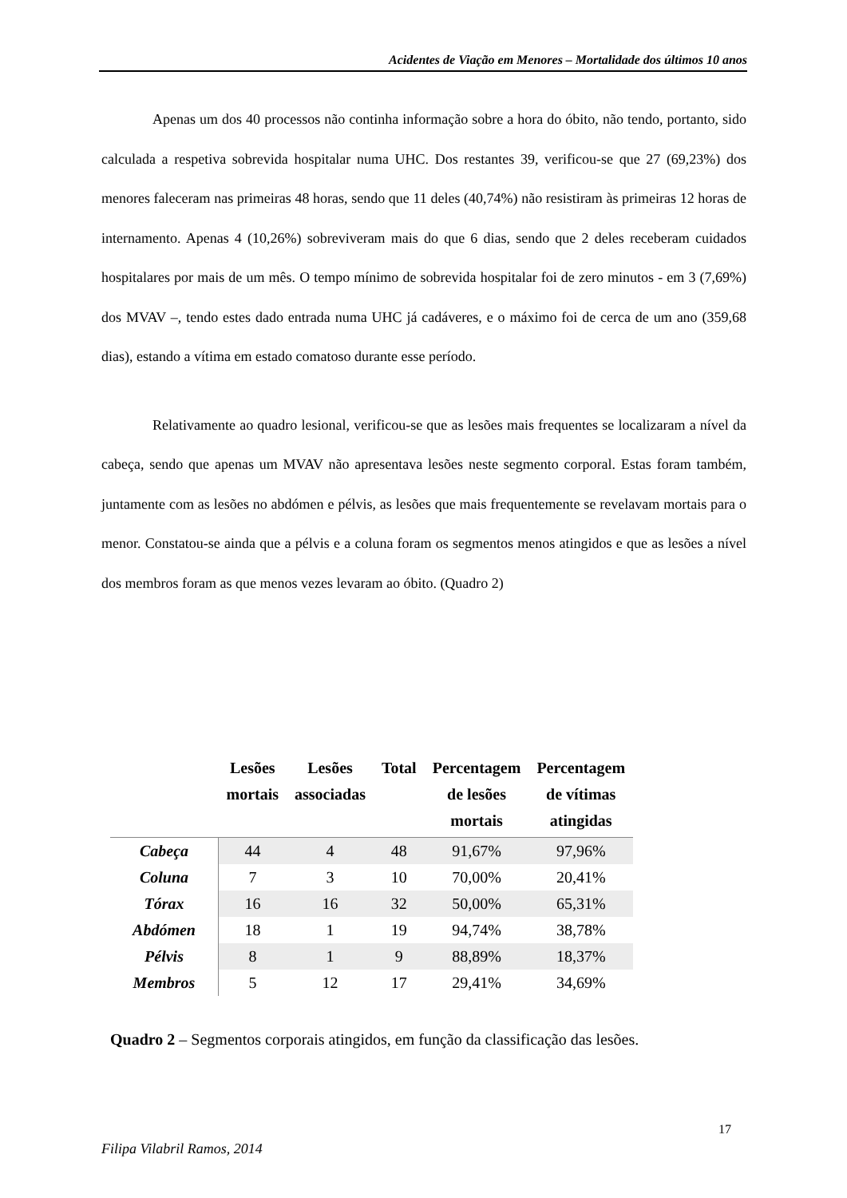Acidentes de Viação em Menores – Mortalidade dos últimos 10 anos
Apenas um dos 40 processos não continha informação sobre a hora do óbito, não tendo, portanto, sido calculada a respetiva sobrevida hospitalar numa UHC. Dos restantes 39, verificou-se que 27 (69,23%) dos menores faleceram nas primeiras 48 horas, sendo que 11 deles (40,74%) não resistiram às primeiras 12 horas de internamento. Apenas 4 (10,26%) sobreviveram mais do que 6 dias, sendo que 2 deles receberam cuidados hospitalares por mais de um mês. O tempo mínimo de sobrevida hospitalar foi de zero minutos - em 3 (7,69%) dos MVAV –, tendo estes dado entrada numa UHC já cadáveres, e o máximo foi de cerca de um ano (359,68 dias), estando a vítima em estado comatoso durante esse período.
Relativamente ao quadro lesional, verificou-se que as lesões mais frequentes se localizaram a nível da cabeça, sendo que apenas um MVAV não apresentava lesões neste segmento corporal. Estas foram também, juntamente com as lesões no abdómen e pélvis, as lesões que mais frequentemente se revelavam mortais para o menor. Constatou-se ainda que a pélvis e a coluna foram os segmentos menos atingidos e que as lesões a nível dos membros foram as que menos vezes levaram ao óbito. (Quadro 2)
| | Lesões mortais | Lesões associadas | Total | Percentagem de lesões mortais | Percentagem de vítimas atingidas |
| --- | --- | --- | --- | --- | --- |
| Cabeça | 44 | 4 | 48 | 91,67% | 97,96% |
| Coluna | 7 | 3 | 10 | 70,00% | 20,41% |
| Tórax | 16 | 16 | 32 | 50,00% | 65,31% |
| Abdómen | 18 | 1 | 19 | 94,74% | 38,78% |
| Pélvis | 8 | 1 | 9 | 88,89% | 18,37% |
| Membros | 5 | 12 | 17 | 29,41% | 34,69% |
Quadro 2 – Segmentos corporais atingidos, em função da classificação das lesões.
17
Filipa Vilabril Ramos, 2014